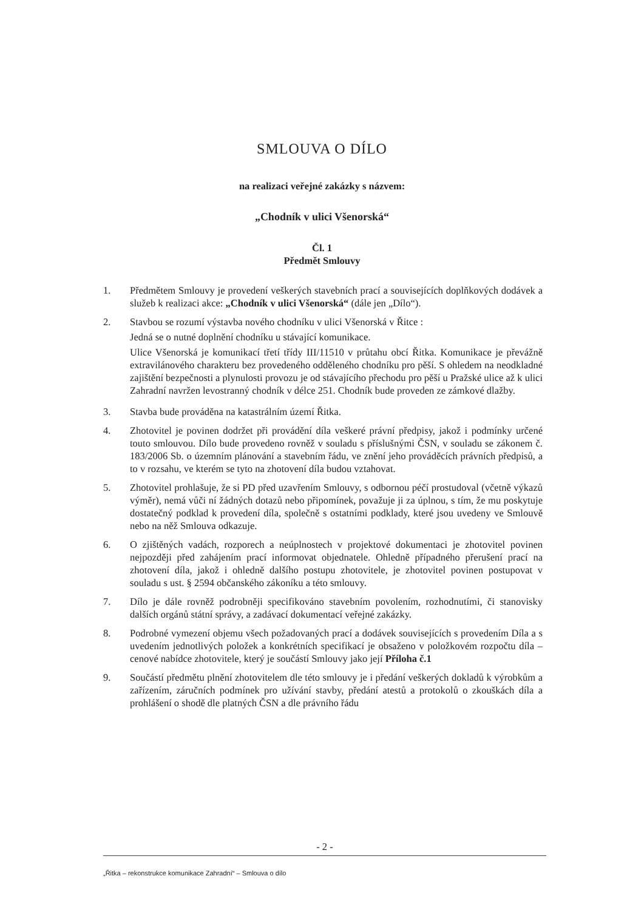SMLOUVA O DÍLO
na realizaci veřejné zakázky s názvem:
„Chodník v ulici Všenorská“
Čl. 1
Předmět Smlouvy
1. Předmětem Smlouvy je provedení veškerých stavebních prací a souvisejících doplňkových dodávek a služeb k realizaci akce: „Chodník v ulici Všenorská“ (dále jen „Dílo“).
2. Stavbou se rozumí výstavba nového chodníku v ulici Všenorská v Řitce :
Jedná se o nutné doplnění chodníku u stávající komunikace.
Ulice Všenorská je komunikací třetí třídy III/11510 v průtahu obcí Řitka. Komunikace je převážně extravilánového charakteru bez provedeného odděleného chodníku pro pěší. S ohledem na neodkladné zajištění bezpečnosti a plynulosti provozu je od stávajícího přechodu pro pěší u Pražské ulice až k ulici Zahradní navržen levostranný chodník v délce 251. Chodník bude proveden ze zámkové dlažby.
3. Stavba bude prováděna na katastrálním území Řitka.
4. Zhotovitel je povinen dodržet při provádění díla veškeré právní předpisy, jakož i podmínky určené touto smlouvou. Dílo bude provedeno rovněž v souladu s příslušnými ČSN, v souladu se zákonem č. 183/2006 Sb. o územním plánování a stavebním řádu, ve znění jeho prováděcích právních předpisů, a to v rozsahu, ve kterém se tyto na zhotovení díla budou vztahovat.
5. Zhotovitel prohlašuje, že si PD před uzavřením Smlouvy, s odbornou péčí prostudoval (včetně výkazů výměr), nemá vůči ní žádných dotazů nebo připomínek, považuje ji za úplnou, s tím, že mu poskytuje dostatečný podklad k provedení díla, společně s ostatními podklady, které jsou uvedeny ve Smlouvě nebo na něž Smlouva odkazuje.
6. O zjištěných vadách, rozporech a neúplnostech v projektové dokumentaci je zhotovitel povinen nejpozději před zahájením prací informovat objednatele. Ohledně případného přerušení prací na zhotovení díla, jakož i ohledně dalšího postupu zhotovitele, je zhotovitel povinen postupovat v souladu s ust. § 2594 občanského zákoníku a této smlouvy.
7. Dílo je dále rovněž podrobněji specifikováno stavebním povolením, rozhodnutími, či stanovisky dalších orgánů státní správy, a zadávací dokumentací veřejné zakázky.
8. Podrobné vymezení objemu všech požadovaných prací a dodávek souvisejících s provedením Díla a s uvedením jednotlivých položek a konkrétních specifikací je obsaženo v položkovém rozpočtu díla – cenové nabídce zhotovitele, který je součástí Smlouvy jako její Příloha č.1
9. Součástí předmětu plnění zhotovitelem dle této smlouvy je i předání veškerých dokladů k výrobkům a zařízením, záručních podmínek pro užívání stavby, předání atestů a protokolů o zkouškách díla a prohlášení o shodě dle platných ČSN a dle právního řádu
- 2 -
„Řitka – rekonstrukce komunikace Zahradní“ – Smlouva o dílo